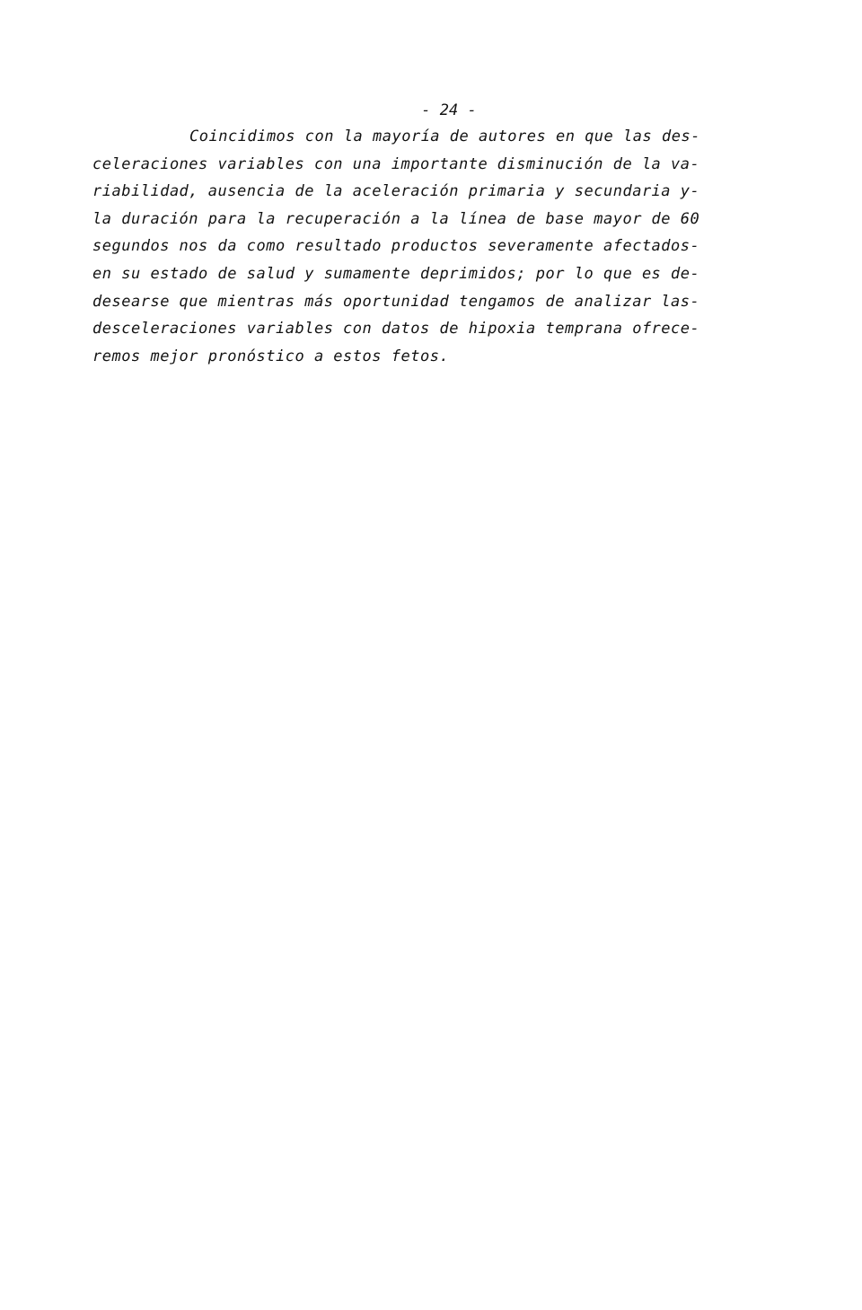- 24 -
Coincidimos con la mayoría de autores en que las des-
celeraciones variables con una importante disminución de la va-
riabilidad, ausencia de la aceleración primaria y secundaria y-
la duración para la recuperación a la línea de base mayor de 60
segundos nos da como resultado productos severamente afectados-
en su estado de salud y sumamente deprimidos; por lo que es de-
desearse que mientras más oportunidad tengamos de analizar las-
desceleraciones variables con datos de hipoxia temprana ofrece-
remos mejor pronóstico a estos fetos.